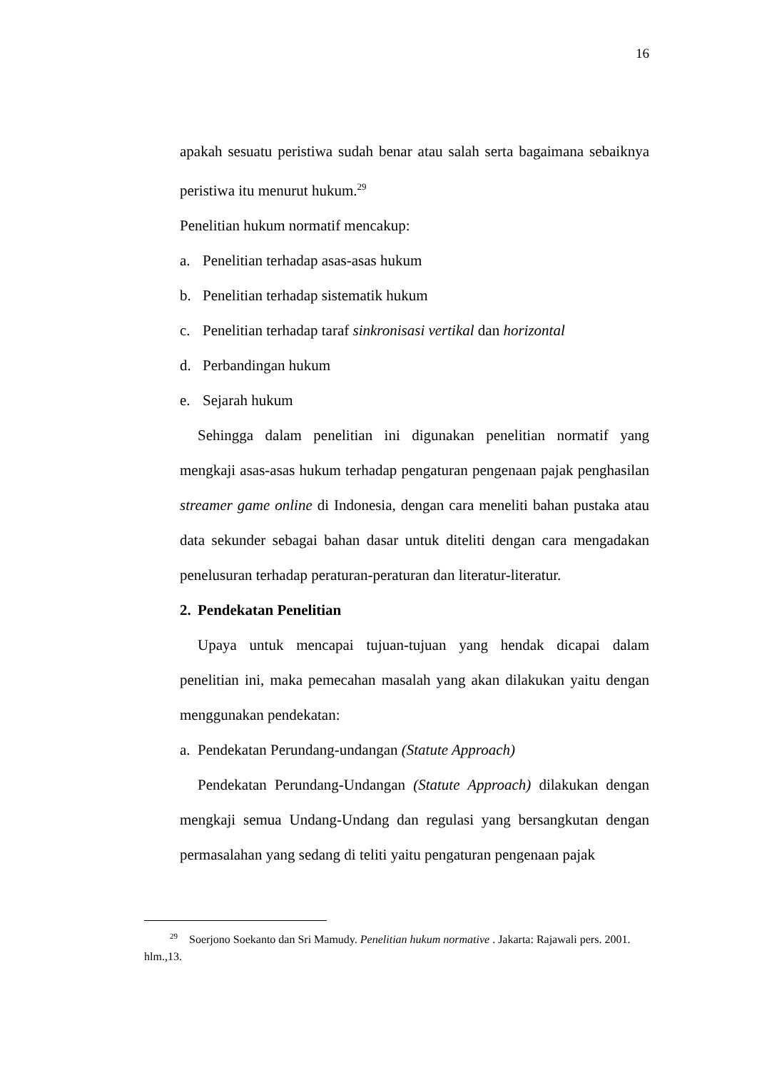16
apakah sesuatu peristiwa sudah benar atau salah serta bagaimana sebaiknya peristiwa itu menurut hukum.<sup>29</sup>
Penelitian hukum normatif mencakup:
a. Penelitian terhadap asas-asas hukum
b. Penelitian terhadap sistematik hukum
c. Penelitian terhadap taraf sinkronisasi vertikal dan horizontal
d. Perbandingan hukum
e. Sejarah hukum
Sehingga dalam penelitian ini digunakan penelitian normatif yang mengkaji asas-asas hukum terhadap pengaturan pengenaan pajak penghasilan streamer game online di Indonesia, dengan cara meneliti bahan pustaka atau data sekunder sebagai bahan dasar untuk diteliti dengan cara mengadakan penelusuran terhadap peraturan-peraturan dan literatur-literatur.
2. Pendekatan Penelitian
Upaya untuk mencapai tujuan-tujuan yang hendak dicapai dalam penelitian ini, maka pemecahan masalah yang akan dilakukan yaitu dengan menggunakan pendekatan:
a. Pendekatan Perundang-undangan (Statute Approach)
Pendekatan Perundang-Undangan (Statute Approach) dilakukan dengan mengkaji semua Undang-Undang dan regulasi yang bersangkutan dengan permasalahan yang sedang di teliti yaitu pengaturan pengenaan pajak
<sup>29</sup> Soerjono Soekanto dan Sri Mamudy. Penelitian hukum normative . Jakarta: Rajawali pers. 2001. hlm.,13.